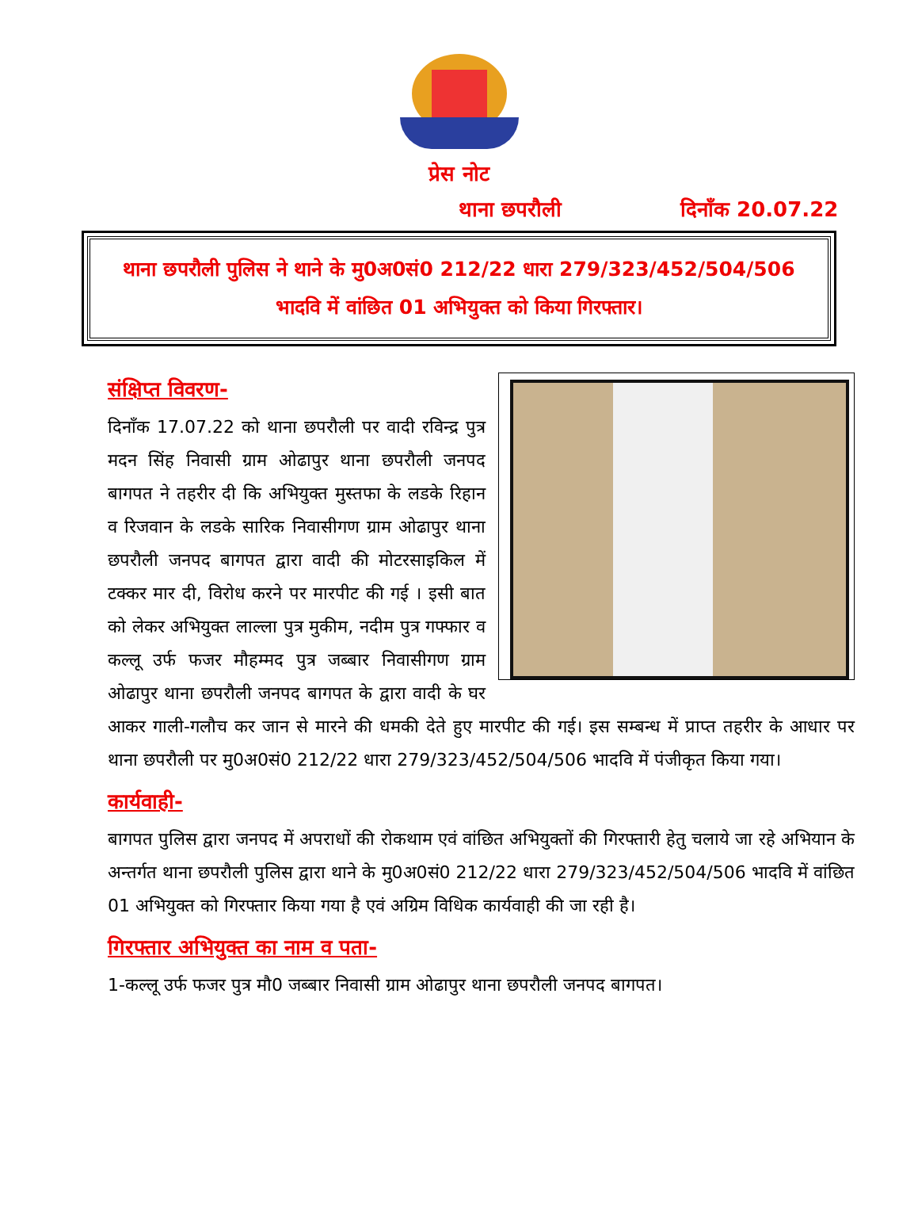प्रेस नोट
थाना छपरौली दिनाँक 20.07.22
थाना छपरौली पुलिस ने थाने के मु0अ0सं0 212/22 धारा 279/323/452/504/506
भादवि में वांछित 01 अभियुक्त को किया गिरफ्तार।
संक्षिप्त विवरण-
दिनाँक 17.07.22 को थाना छपरौली पर वादी रविन्द्र पुत्र मदन सिंह निवासी ग्राम ओढापुर थाना छपरौली जनपद बागपत ने तहरीर दी कि अभियुक्त मुस्तफा के लडके रिहान व रिजवान के लडके सारिक निवासीगण ग्राम ओढापुर थाना छपरौली जनपद बागपत द्वारा वादी की मोटरसाइकिल में टक्कर मार दी, विरोध करने पर मारपीट की गई । इसी बात को लेकर अभियुक्त लाल्ला पुत्र मुकीम, नदीम पुत्र गफ्फार व कल्लू उर्फ फजर मौहम्मद पुत्र जब्बार निवासीगण ग्राम ओढापुर थाना छपरौली जनपद बागपत के द्वारा वादी के घर आकर गाली-गलौच कर जान से मारने की धमकी देते हुए मारपीट की गई। इस सम्बन्ध में प्राप्त तहरीर के आधार पर थाना छपरौली पर मु0अ0सं0 212/22 धारा 279/323/452/504/506 भादवि में पंजीकृत किया गया।
कार्यवाही-
बागपत पुलिस द्वारा जनपद में अपराधों की रोकथाम एवं वांछित अभियुक्तों की गिरफ्तारी हेतु चलाये जा रहे अभियान के अन्तर्गत थाना छपरौली पुलिस द्वारा थाने के मु0अ0सं0 212/22 धारा 279/323/452/504/506 भादवि में वांछित 01 अभियुक्त को गिरफ्तार किया गया है एवं अग्रिम विधिक कार्यवाही की जा रही है।
गिरफ्तार अभियुक्त का नाम व पता-
1-कल्लू उर्फ फजर पुत्र मौ0 जब्बार निवासी ग्राम ओढापुर थाना छपरौली जनपद बागपत।